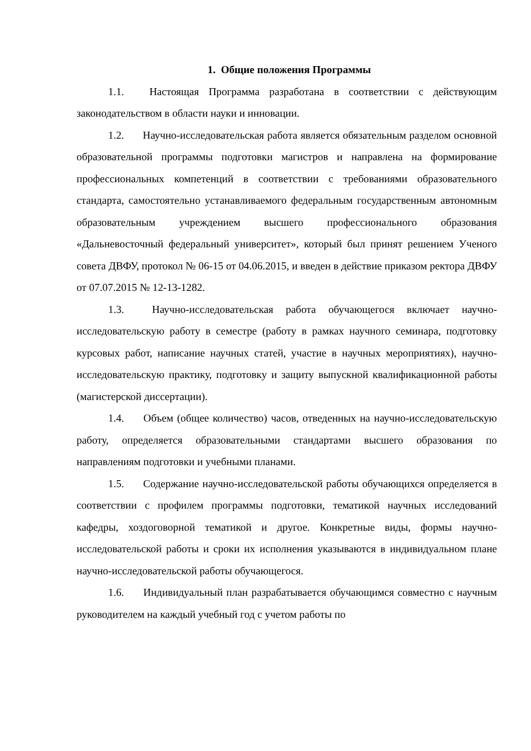1. Общие положения Программы
1.1. Настоящая Программа разработана в соответствии с действующим законодательством в области науки и инновации.
1.2. Научно-исследовательская работа является обязательным разделом основной образовательной программы подготовки магистров и направлена на формирование профессиональных компетенций в соответствии с требованиями образовательного стандарта, самостоятельно устанавливаемого федеральным государственным автономным образовательным учреждением высшего профессионального образования «Дальневосточный федеральный университет», который был принят решением Ученого совета ДВФУ, протокол № 06-15 от 04.06.2015, и введен в действие приказом ректора ДВФУ от 07.07.2015 № 12-13-1282.
1.3. Научно-исследовательская работа обучающегося включает научно-исследовательскую работу в семестре (работу в рамках научного семинара, подготовку курсовых работ, написание научных статей, участие в научных мероприятиях), научно-исследовательскую практику, подготовку и защиту выпускной квалификационной работы (магистерской диссертации).
1.4. Объем (общее количество) часов, отведенных на научно-исследовательскую работу, определяется образовательными стандартами высшего образования по направлениям подготовки и учебными планами.
1.5. Содержание научно-исследовательской работы обучающихся определяется в соответствии с профилем программы подготовки, тематикой научных исследований кафедры, хоздоговорной тематикой и другое. Конкретные виды, формы научно-исследовательской работы и сроки их исполнения указываются в индивидуальном плане научно-исследовательской работы обучающегося.
1.6. Индивидуальный план разрабатывается обучающимся совместно с научным руководителем на каждый учебный год с учетом работы по